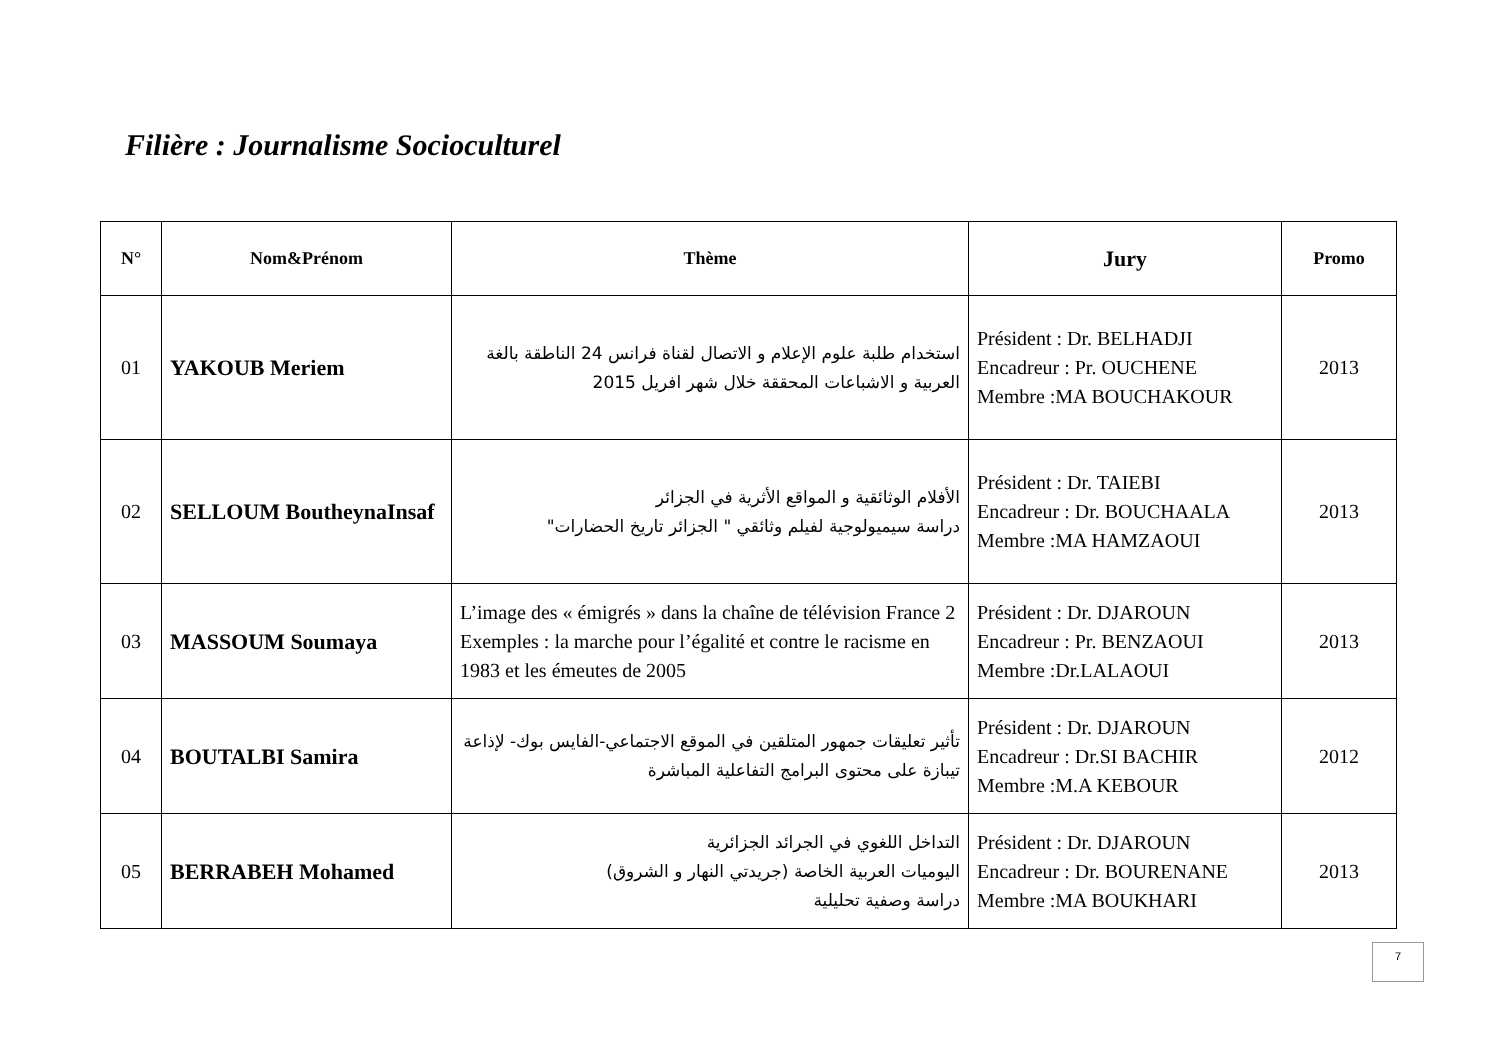Filière : Journalisme Socioculturel
| N° | Nom&Prénom | Thème | Jury | Promo |
| --- | --- | --- | --- | --- |
| 01 | YAKOUB Meriem | استخدام طلبة علوم الإعلام و الاتصال لقناة فرانس 24 الناطقة بالغة العربية و الاشباعات المحققة خلال شهر افريل 2015 | Président : Dr. BELHADJI Encadreur : Pr. OUCHENE Membre :MA BOUCHAKOUR | 2013 |
| 02 | SELLOUM BoutheynaInsaf | الأفلام الوثائقية و المواقع الأثرية في الجزائر دراسة سيميولوجية لفيلم وثائقي " الجزائر تاريخ الحضارات" | Président : Dr. TAIEBI Encadreur : Dr. BOUCHAALA Membre :MA HAMZAOUI | 2013 |
| 03 | MASSOUM Soumaya | L’image des « émigrés » dans la chaîne de télévision France 2 Exemples : la marche pour l’égalité et contre le racisme en 1983 et les émeutes de 2005 | Président : Dr. DJAROUN Encadreur : Pr. BENZAOUI Membre :Dr.LALAOUI | 2013 |
| 04 | BOUTALBI Samira | تأثير تعليقات جمهور المتلقين في الموقع الاجتماعي-الفايس بوك- لإذاعة تيبازة على محتوى البرامج التفاعلية المباشرة | Président : Dr. DJAROUN Encadreur : Dr.SI BACHIR Membre :M.A KEBOUR | 2012 |
| 05 | BERRABEH Mohamed | التداخل اللغوي في الجرائد الجزائرية اليوميات العربية الخاصة (جريدتي النهار و الشروق) دراسة وصفية تحليلية | Président : Dr. DJAROUN Encadreur : Dr. BOURENANE Membre :MA BOUKHARI | 2013 |
7